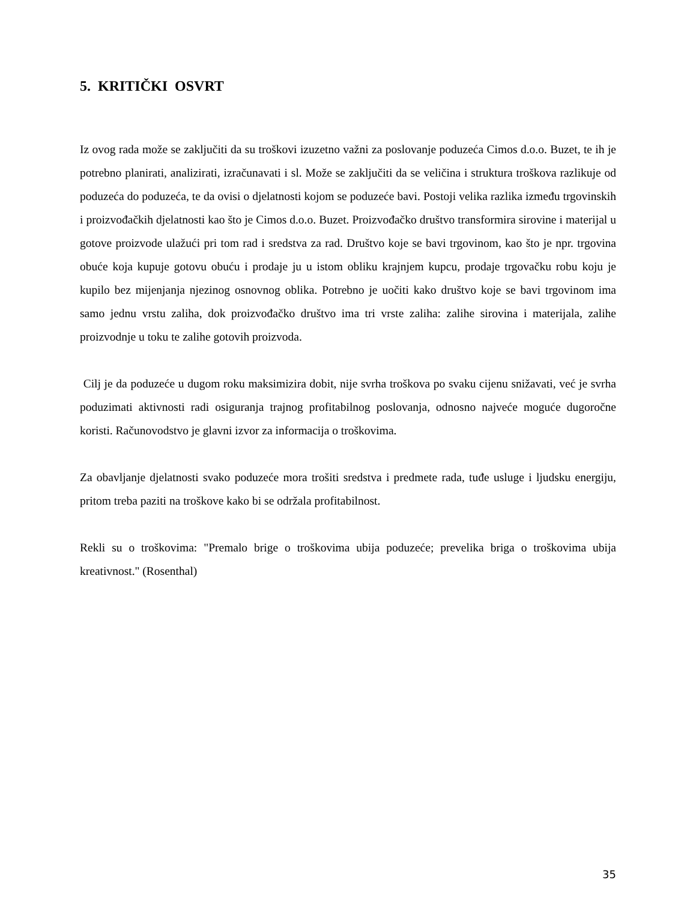5. KRITIČKI OSVRT
Iz ovog rada može se zaključiti da su troškovi izuzetno važni za poslovanje poduzeća Cimos d.o.o. Buzet, te ih je potrebno planirati, analizirati, izračunavati i sl. Može se zaključiti da se veličina i struktura troškova razlikuje od poduzeća do poduzeća, te da ovisi o djelatnosti kojom se poduzeće bavi. Postoji velika razlika između trgovinskih i proizvođačkih djelatnosti kao što je Cimos d.o.o. Buzet. Proizvođačko društvo transformira sirovine i materijal u gotove proizvode ulažući pri tom rad i sredstva za rad. Društvo koje se bavi trgovinom, kao što je npr. trgovina obuće koja kupuje gotovu obuću i prodaje ju u istom obliku krajnjem kupcu, prodaje trgovačku robu koju je kupilo bez mijenjanja njezinog osnovnog oblika. Potrebno je uočiti kako društvo koje se bavi trgovinom ima samo jednu vrstu zaliha, dok proizvođačko društvo ima tri vrste zaliha: zalihe sirovina i materijala, zalihe proizvodnje u toku te zalihe gotovih proizvoda.
Cilj je da poduzeće u dugom roku maksimizira dobit, nije svrha troškova po svaku cijenu snižavati, već je svrha poduzimati aktivnosti radi osiguranja trajnog profitabilnog poslovanja, odnosno najveće moguće dugoročne koristi. Računovodstvo je glavni izvor za informacija o troškovima.
Za obavljanje djelatnosti svako poduzeće mora trošiti sredstva i predmete rada, tuđe usluge i ljudsku energiju, pritom treba paziti na troškove kako bi se održala profitabilnost.
Rekli su o troškovima: "Premalo brige o troškovima ubija poduzeće; prevelika briga o troškovima ubija kreativnost." (Rosenthal)
35